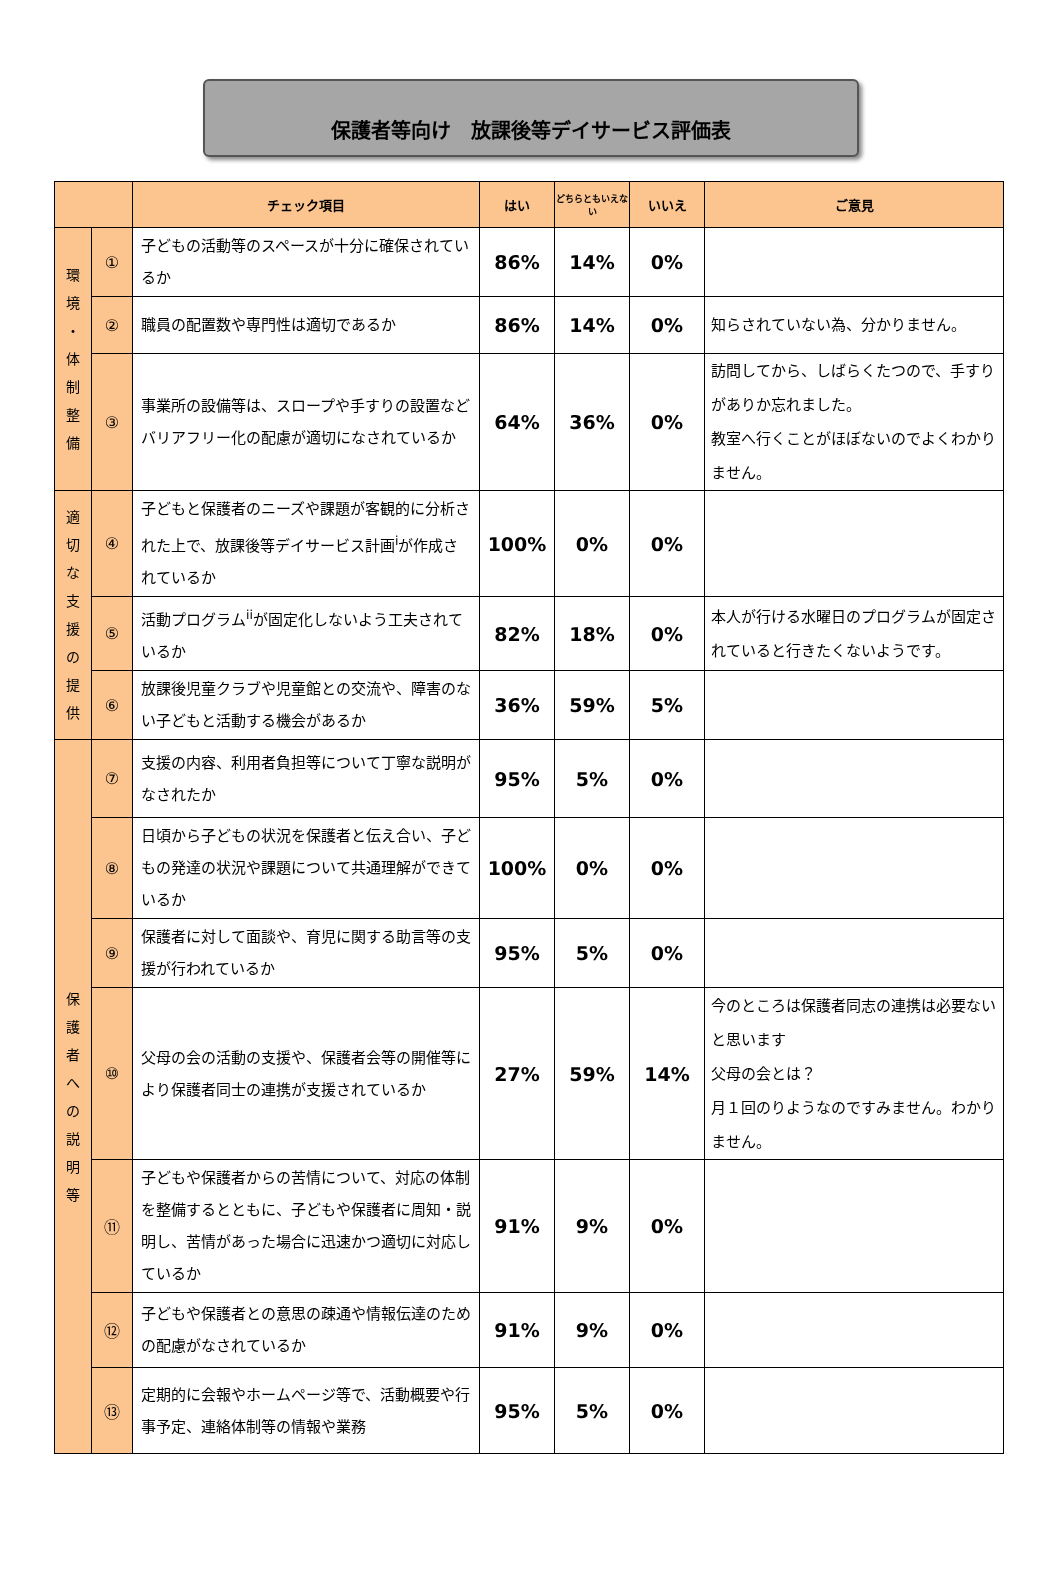保護者等向け　放課後等デイサービス評価表
| | | チェック項目 | はい | どちらともいえない | いいえ | ご意見 |
| --- | --- | --- | --- | --- | --- | --- |
| 環 境 ・ 体 制 整 備 | ① | 子どもの活動等のスペースが十分に確保されているか | 86% | 14% | 0% | |
| | ② | 職員の配置数や専門性は適切であるか | 86% | 14% | 0% | 知らされていない為、分かりません。 |
| | ③ | 事業所の設備等は、スロープや手すりの設置などバリアフリー化の配慮が適切になされているか | 64% | 36% | 0% | 訪問してから、しばらくたつので、手すりがありか忘れました。 教室へ行くことがほぼないのでよくわかりません。 |
| 適 切 な 支 援 の 提 供 | ④ | 子どもと保護者のニーズや課題が客観的に分析された上で、放課後等デイサービス計画<sup>i</sup>が作成されているか | 100% | 0% | 0% | |
| | ⑤ | 活動プログラム<sup>ii</sup>が固定化しないよう工夫されているか | 82% | 18% | 0% | 本人が行ける水曜日のプログラムが固定されていると行きたくないようです。 |
| | ⑥ | 放課後児童クラブや児童館との交流や、障害のない子どもと活動する機会があるか | 36% | 59% | 5% | |
| 保 護 者 へ の 説 明 等 | ⑦ | 支援の内容、利用者負担等について丁寧な説明がなされたか | 95% | 5% | 0% | |
| | ⑧ | 日頃から子どもの状況を保護者と伝え合い、子どもの発達の状況や課題について共通理解ができているか | 100% | 0% | 0% | |
| | ⑨ | 保護者に対して面談や、育児に関する助言等の支援が行われているか | 95% | 5% | 0% | |
| | ⑩ | 父母の会の活動の支援や、保護者会等の開催等により保護者同士の連携が支援されているか | 27% | 59% | 14% | 今のところは保護者同志の連携は必要ないと思います 父母の会とは？ 月１回のりようなのですみません。わかりません。 |
| | ⑪ | 子どもや保護者からの苦情について、対応の体制を整備するとともに、子どもや保護者に周知・説明し、苦情があった場合に迅速かつ適切に対応しているか | 91% | 9% | 0% | |
| | ⑫ | 子どもや保護者との意思の疎通や情報伝達のための配慮がなされているか | 91% | 9% | 0% | |
| | ⑬ | 定期的に会報やホームページ等で、活動概要や行事予定、連絡体制等の情報や業務 | 95% | 5% | 0% | |